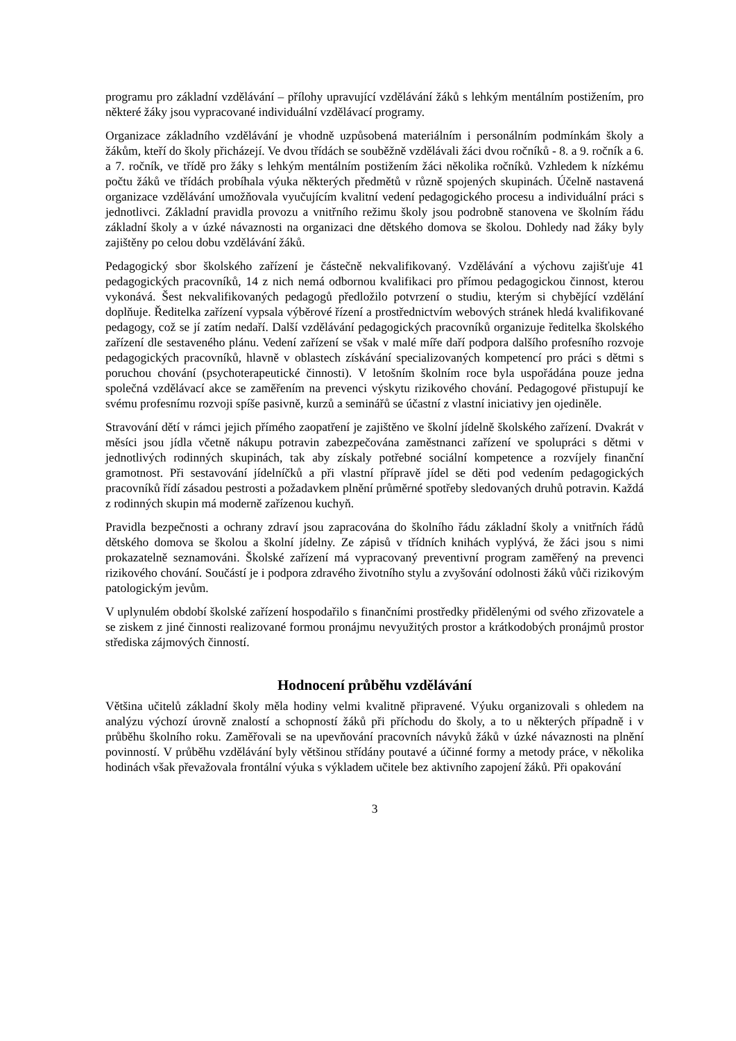programu pro základní vzdělávání – přílohy upravující vzdělávání žáků s lehkým mentálním postižením, pro některé žáky jsou vypracované individuální vzdělávací programy.
Organizace základního vzdělávání je vhodně uzpůsobená materiálním i personálním podmínkám školy a žákům, kteří do školy přicházejí. Ve dvou třídách se souběžně vzdělávali žáci dvou ročníků - 8. a 9. ročník a 6. a 7. ročník, ve třídě pro žáky s lehkým mentálním postižením žáci několika ročníků. Vzhledem k nízkému počtu žáků ve třídách probíhala výuka některých předmětů v různě spojených skupinách. Účelně nastavená organizace vzdělávání umožňovala vyučujícím kvalitní vedení pedagogického procesu a individuální práci s jednotlivci. Základní pravidla provozu a vnitřního režimu školy jsou podrobně stanovena ve školním řádu základní školy a v úzké návaznosti na organizaci dne dětského domova se školou. Dohledy nad žáky byly zajištěny po celou dobu vzdělávání žáků.
Pedagogický sbor školského zařízení je částečně nekvalifikovaný. Vzdělávání a výchovu zajišťuje 41 pedagogických pracovníků, 14 z nich nemá odbornou kvalifikaci pro přímou pedagogickou činnost, kterou vykonává. Šest nekvalifikovaných pedagogů předložilo potvrzení o studiu, kterým si chybějící vzdělání doplňuje. Ředitelka zařízení vypsala výběrové řízení a prostřednictvím webových stránek hledá kvalifikované pedagogy, což se jí zatím nedaří. Další vzdělávání pedagogických pracovníků organizuje ředitelka školského zařízení dle sestaveného plánu. Vedení zařízení se však v malé míře daří podpora dalšího profesního rozvoje pedagogických pracovníků, hlavně v oblastech získávání specializovaných kompetencí pro práci s dětmi s poruchou chování (psychoterapeutické činnosti). V letošním školním roce byla uspořádána pouze jedna společná vzdělávací akce se zaměřením na prevenci výskytu rizikového chování. Pedagogové přistupují ke svému profesnímu rozvoji spíše pasivně, kurzů a seminářů se účastní z vlastní iniciativy jen ojediněle.
Stravování dětí v rámci jejich přímého zaopatření je zajištěno ve školní jídelně školského zařízení. Dvakrát v měsíci jsou jídla včetně nákupu potravin zabezpečována zaměstnanci zařízení ve spolupráci s dětmi v jednotlivých rodinných skupinách, tak aby získaly potřebné sociální kompetence a rozvíjely finanční gramotnost. Při sestavování jídelníčků a při vlastní přípravě jídel se děti pod vedením pedagogických pracovníků řídí zásadou pestrosti a požadavkem plnění průměrné spotřeby sledovaných druhů potravin. Každá z rodinných skupin má moderně zařízenou kuchyň.
Pravidla bezpečnosti a ochrany zdraví jsou zapracována do školního řádu základní školy a vnitřních řádů dětského domova se školou a školní jídelny. Ze zápisů v třídních knihách vyplývá, že žáci jsou s nimi prokazatelně seznamováni. Školské zařízení má vypracovaný preventivní program zaměřený na prevenci rizikového chování. Součástí je i podpora zdravého životního stylu a zvyšování odolnosti žáků vůči rizikovým patologickým jevům.
V uplynulém období školské zařízení hospodařilo s finančními prostředky přidělenými od svého zřizovatele a se ziskem z jiné činnosti realizované formou pronájmu nevyužitých prostor a krátkodobých pronájmů prostor střediska zájmových činností.
Hodnocení průběhu vzdělávání
Většina učitelů základní školy měla hodiny velmi kvalitně připravené. Výuku organizovali s ohledem na analýzu výchozí úrovně znalostí a schopností žáků při příchodu do školy, a to u některých případně i v průběhu školního roku. Zaměřovali se na upevňování pracovních návyků žáků v úzké návaznosti na plnění povinností. V průběhu vzdělávání byly většinou střídány poutavé a účinné formy a metody práce, v několika hodinách však převažovala frontální výuka s výkladem učitele bez aktivního zapojení žáků. Při opakování
3